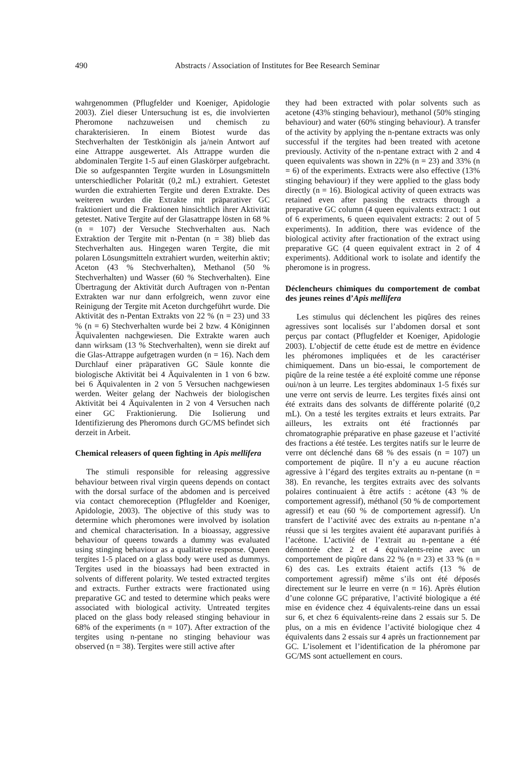490
Abstracts / Association of Institutes for Bee Research Seminar
wahrgenommen (Pflugfelder und Koeniger, Apidologie 2003). Ziel dieser Untersuchung ist es, die involvierten Pheromone nachzuweisen und chemisch zu charakterisieren. In einem Biotest wurde das Stechverhalten der Testkönigin als ja/nein Antwort auf eine Attrappe ausgewertet. Als Attrappe wurden die abdominalen Tergite 1-5 auf einen Glaskörper aufgebracht. Die so aufgespannten Tergite wurden in Lösungsmitteln unterschiedlicher Polarität (0,2 mL) extrahiert. Getestet wurden die extrahierten Tergite und deren Extrakte. Des weiteren wurden die Extrakte mit präparativer GC fraktioniert und die Fraktionen hinsichtlich ihrer Aktivität getestet. Native Tergite auf der Glasattrappe lösten in 68 % (n = 107) der Versuche Stechverhalten aus. Nach Extraktion der Tergite mit n-Pentan (n = 38) blieb das Stechverhalten aus. Hingegen waren Tergite, die mit polaren Lösungsmitteln extrahiert wurden, weiterhin aktiv; Aceton (43 % Stechverhalten), Methanol (50 % Stechverhalten) und Wasser (60 % Stechverhalten). Eine Übertragung der Aktivität durch Auftragen von n-Pentan Extrakten war nur dann erfolgreich, wenn zuvor eine Reinigung der Tergite mit Aceton durchgeführt wurde. Die Aktivität des n-Pentan Extrakts von 22 % (n = 23) und 33 % (n = 6) Stechverhalten wurde bei 2 bzw. 4 Königinnen Äquivalenten nachgewiesen. Die Extrakte waren auch dann wirksam (13 % Stechverhalten), wenn sie direkt auf die Glas-Attrappe aufgetragen wurden (n = 16). Nach dem Durchlauf einer präparativen GC Säule konnte die biologische Aktivität bei 4 Äquivalenten in 1 von 6 bzw. bei 6 Äquivalenten in 2 von 5 Versuchen nachgewiesen werden. Weiter gelang der Nachweis der biologischen Aktivität bei 4 Äquivalenten in 2 von 4 Versuchen nach einer GC Fraktionierung. Die Isolierung und Identifizierung des Pheromons durch GC/MS befindet sich derzeit in Arbeit.
Chemical releasers of queen fighting in Apis mellifera
The stimuli responsible for releasing aggressive behaviour between rival virgin queens depends on contact with the dorsal surface of the abdomen and is perceived via contact chemoreception (Pflugfelder and Koeniger, Apidologie, 2003). The objective of this study was to determine which pheromones were involved by isolation and chemical characterisation. In a bioassay, aggressive behaviour of queens towards a dummy was evaluated using stinging behaviour as a qualitative response. Queen tergites 1-5 placed on a glass body were used as dummys. Tergites used in the bioassays had been extracted in solvents of different polarity. We tested extracted tergites and extracts. Further extracts were fractionated using preparative GC and tested to determine which peaks were associated with biological activity. Untreated tergites placed on the glass body released stinging behaviour in 68% of the experiments (n = 107). After extraction of the tergites using n-pentane no stinging behaviour was observed (n = 38). Tergites were still active after
they had been extracted with polar solvents such as acetone (43% stinging behaviour), methanol (50% stinging behaviour) and water (60% stinging behaviour). A transfer of the activity by applying the n-pentane extracts was only successful if the tergites had been treated with acetone previously. Activity of the n-pentane extract with 2 and 4 queen equivalents was shown in 22% (n = 23) and 33% (n = 6) of the experiments. Extracts were also effective (13% stinging behaviour) if they were applied to the glass body directly (n = 16). Biological activity of queen extracts was retained even after passing the extracts through a preparative GC column (4 queen equivalents extract: 1 out of 6 experiments, 6 queen equivalent extracts: 2 out of 5 experiments). In addition, there was evidence of the biological activity after fractionation of the extract using preparative GC (4 queen equivalent extract in 2 of 4 experiments). Additional work to isolate and identify the pheromone is in progress.
Déclencheurs chimiques du comportement de combat des jeunes reines d’Apis mellifera
Les stimulus qui déclenchent les piqûres des reines agressives sont localisés sur l’abdomen dorsal et sont perçus par contact (Pflugfelder et Koeniger, Apidologie 2003). L’objectif de cette étude est de mettre en évidence les phéromones impliquées et de les caractériser chimiquement. Dans un bio-essai, le comportement de piqûre de la reine testée a été exploité comme une réponse oui/non à un leurre. Les tergites abdominaux 1-5 fixés sur une verre ont servis de leurre. Les tergites fixés ainsi ont été extraits dans des solvants de différente polarité (0,2 mL). On a testé les tergites extraits et leurs extraits. Par ailleurs, les extraits ont été fractionnés par chromatographie préparative en phase gazeuse et l’activité des fractions a été testée. Les tergites natifs sur le leurre de verre ont déclenché dans 68 % des essais (n = 107) un comportement de piqûre. Il n’y a eu aucune réaction agressive à l’égard des tergites extraits au n-pentane (n = 38). En revanche, les tergites extraits avec des solvants polaires continuaient à être actifs : acétone (43 % de comportement agressif), méthanol (50 % de comportement agressif) et eau (60 % de comportement agressif). Un transfert de l’activité avec des extraits au n-pentane n’a réussi que si les tergites avaient été auparavant purifiés à l’acétone. L’activité de l’extrait au n-pentane a été démontrée chez 2 et 4 équivalents-reine avec un comportement de piqûre dans 22 % (n = 23) et 33 % (n = 6) des cas. Les extraits étaient actifs (13 % de comportement agressif) même s’ils ont été déposés directement sur le leurre en verre (n = 16). Après élution d’une colonne GC préparative, l’activité biologique a été mise en évidence chez 4 équivalents-reine dans un essai sur 6, et chez 6 équivalents-reine dans 2 essais sur 5. De plus, on a mis en évidence l’activité biologique chez 4 équivalents dans 2 essais sur 4 après un fractionnement par GC. L’isolement et l’identification de la phéromone par GC/MS sont actuellement en cours.